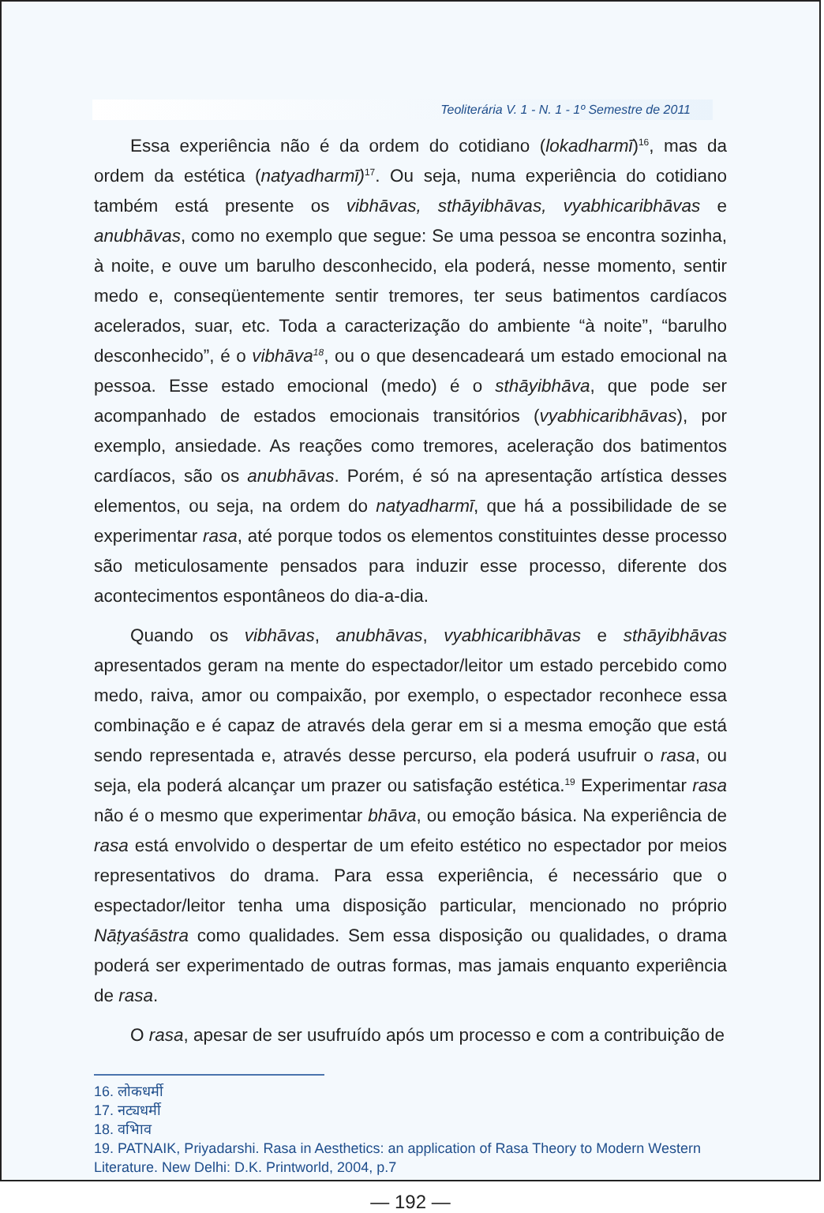Teoliterária V. 1 - N. 1 - 1º Semestre de 2011
Essa experiência não é da ordem do cotidiano (lokadharmī)<sup>16</sup>, mas da ordem da estética (natyadharmī)<sup>17</sup>. Ou seja, numa experiência do cotidiano também está presente os vibhāvas, sthāyibhāvas, vyabhicaribhāvas e anubhāvas, como no exemplo que segue: Se uma pessoa se encontra sozinha, à noite, e ouve um barulho desconhecido, ela poderá, nesse momento, sentir medo e, conseqüentemente sentir tremores, ter seus batimentos cardíacos acelerados, suar, etc. Toda a caracterização do ambiente “à noite”, “barulho desconhecido”, é o vibhāva<sup>18</sup>, ou o que desencadeará um estado emocional na pessoa. Esse estado emocional (medo) é o sthāyibhāva, que pode ser acompanhado de estados emocionais transitórios (vyabhicaribhāvas), por exemplo, ansiedade. As reações como tremores, aceleração dos batimentos cardíacos, são os anubhāvas. Porém, é só na apresentação artística desses elementos, ou seja, na ordem do natyadharmī, que há a possibilidade de se experimentar rasa, até porque todos os elementos constituintes desse processo são meticulosamente pensados para induzir esse processo, diferente dos acontecimentos espontâneos do dia-a-dia.
Quando os vibhāvas, anubhāvas, vyabhicaribhāvas e sthāyibhāvas apresentados geram na mente do espectador/leitor um estado percebido como medo, raiva, amor ou compaixão, por exemplo, o espectador reconhece essa combinação e é capaz de através dela gerar em si a mesma emoção que está sendo representada e, através desse percurso, ela poderá usufruir o rasa, ou seja, ela poderá alcançar um prazer ou satisfação estética.<sup>19</sup> Experimentar rasa não é o mesmo que experimentar bhāva, ou emoção básica. Na experiência de rasa está envolvido o despertar de um efeito estético no espectador por meios representativos do drama. Para essa experiência, é necessário que o espectador/leitor tenha uma disposição particular, mencionado no próprio Nāṭyaśāstra como qualidades. Sem essa disposição ou qualidades, o drama poderá ser experimentado de outras formas, mas jamais enquanto experiência de rasa.
O rasa, apesar de ser usufruído após um processo e com a contribuição de
16. लोकधर्मी
17. नट्यधर्मी
18. वभािव
19. PATNAIK, Priyadarshi. Rasa in Aesthetics: an application of Rasa Theory to Modern Western Literature. New Delhi: D.K. Printworld, 2004, p.7
— 192 —